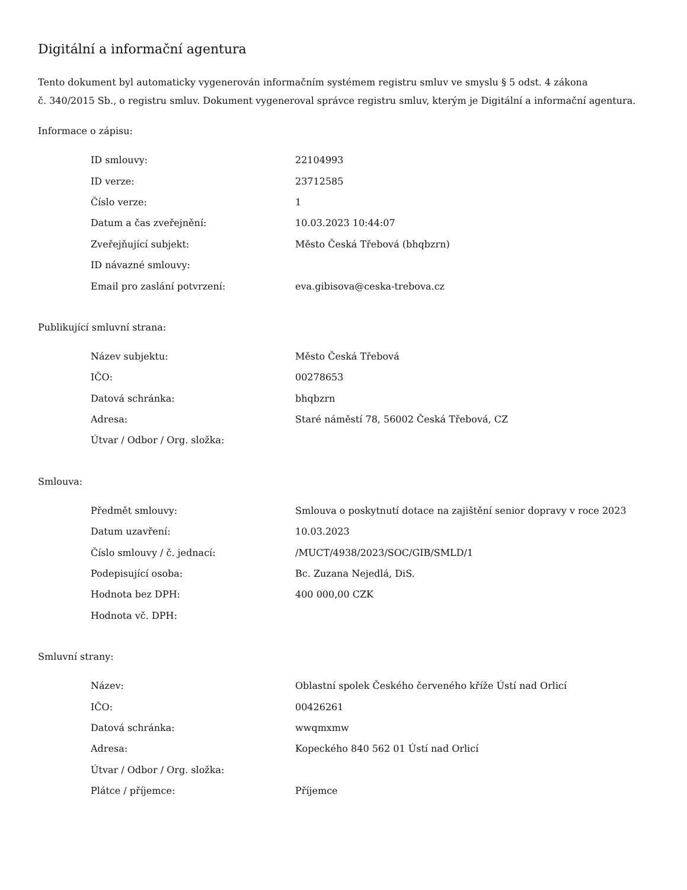Digitální a informační agentura
Tento dokument byl automaticky vygenerován informačním systémem registru smluv ve smyslu § 5 odst. 4 zákona
č. 340/2015 Sb., o registru smluv. Dokument vygeneroval správce registru smluv, kterým je Digitální a informační agentura.
Informace o zápisu:
| ID smlouvy: | 22104993 |
| ID verze: | 23712585 |
| Číslo verze: | 1 |
| Datum a čas zveřejnění: | 10.03.2023 10:44:07 |
| Zveřejňující subjekt: | Město Česká Třebová (bhqbzrn) |
| ID návazné smlouvy: | |
| Email pro zaslání potvrzení: | eva.gibisova@ceska-trebova.cz |
Publikující smluvní strana:
| Název subjektu: | Město Česká Třebová |
| IČO: | 00278653 |
| Datová schránka: | bhqbzrn |
| Adresa: | Staré náměstí 78, 56002 Česká Třebová, CZ |
| Útvar / Odbor / Org. složka: | |
Smlouva:
| Předmět smlouvy: | Smlouva o poskytnutí dotace na zajištění senior dopravy v roce 2023 |
| Datum uzavření: | 10.03.2023 |
| Číslo smlouvy / č. jednací: | /MUCT/4938/2023/SOC/GIB/SMLD/1 |
| Podepisující osoba: | Bc. Zuzana Nejedlá, DiS. |
| Hodnota bez DPH: | 400 000,00 CZK |
| Hodnota vč. DPH: | |
Smluvní strany:
| Název: | Oblastní spolek Českého červeného kříže Ústí nad Orlicí |
| IČO: | 00426261 |
| Datová schránka: | wwqmxmw |
| Adresa: | Kopeckého 840 562 01 Ústí nad Orlicí |
| Útvar / Odbor / Org. složka: | |
| Plátce / příjemce: | Příjemce |